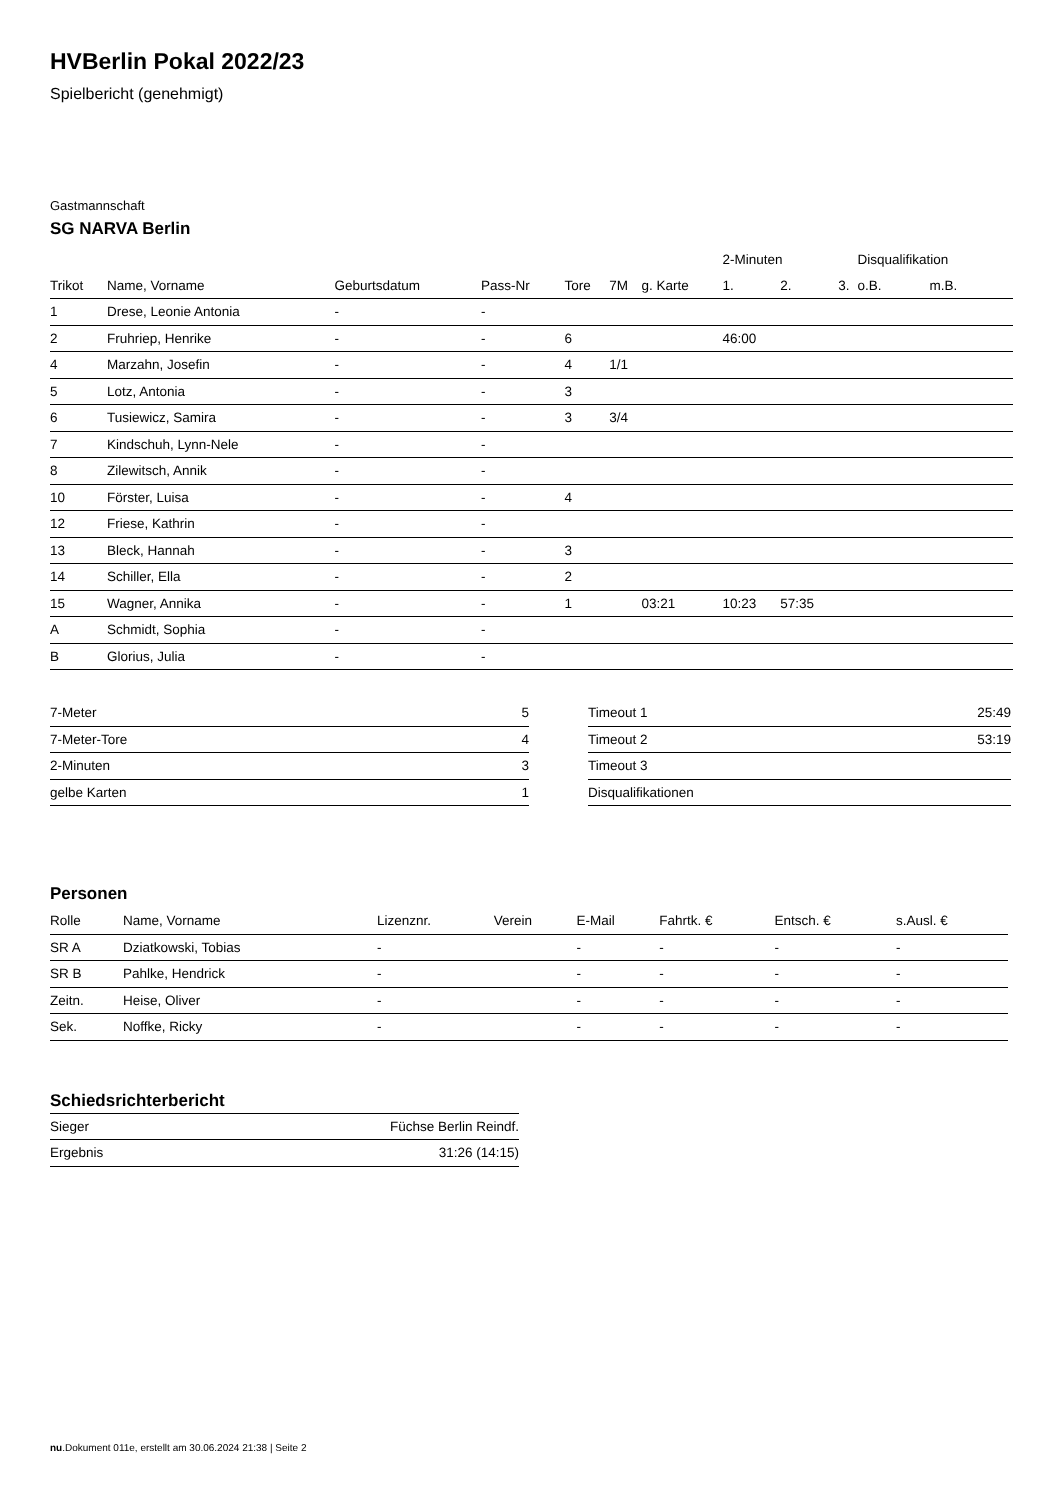HVBerlin Pokal 2022/23
Spielbericht (genehmigt)
Gastmannschaft
SG NARVA Berlin
| | | | | | | | 2-Minuten | | | Disqualifikation | |
| Trikot | Name, Vorname | Geburtsdatum | Pass-Nr | Tore | 7M | g. Karte | 1. | 2. | 3. | o.B. | m.B. |
| 1 | Drese, Leonie Antonia | - | - | | | | | | | | |
| 2 | Fruhriep, Henrike | - | - | 6 | | | 46:00 | | | | |
| 4 | Marzahn, Josefin | - | - | 4 | 1/1 | | | | | | |
| 5 | Lotz, Antonia | - | - | 3 | | | | | | | |
| 6 | Tusiewicz, Samira | - | - | 3 | 3/4 | | | | | | |
| 7 | Kindschuh, Lynn-Nele | - | - | | | | | | | | |
| 8 | Zilewitsch, Annik | - | - | | | | | | | | |
| 10 | Förster, Luisa | - | - | 4 | | | | | | | |
| 12 | Friese, Kathrin | - | - | | | | | | | | |
| 13 | Bleck, Hannah | - | - | 3 | | | | | | | |
| 14 | Schiller, Ella | - | - | 2 | | | | | | | |
| 15 | Wagner, Annika | - | - | 1 | | 03:21 | 10:23 | 57:35 | | | |
| A | Schmidt, Sophia | - | - | | | | | | | | |
| B | Glorius, Julia | - | - | | | | | | | | |
| 7-Meter | 5 |
| 7-Meter-Tore | 4 |
| 2-Minuten | 3 |
| gelbe Karten | 1 |
| Timeout 1 | 25:49 |
| Timeout 2 | 53:19 |
| Timeout 3 | |
| Disqualifikationen | |
Personen
| Rolle | Name, Vorname | Lizenznr. | Verein | E-Mail | Fahrtk. € | Entsch. € | s.Ausl. € |
| --- | --- | --- | --- | --- | --- | --- | --- |
| SR A | Dziatkowski, Tobias | - | | - | - | - | - |
| SR B | Pahlke, Hendrick | - | | - | - | - | - |
| Zeitn. | Heise, Oliver | - | | - | - | - | - |
| Sek. | Noffke, Ricky | - | | - | - | - | - |
Schiedsrichterbericht
| Sieger | Füchse Berlin Reindf. |
| Ergebnis | 31:26 (14:15) |
nu.Dokument 011e, erstellt am 30.06.2024 21:38 | Seite 2